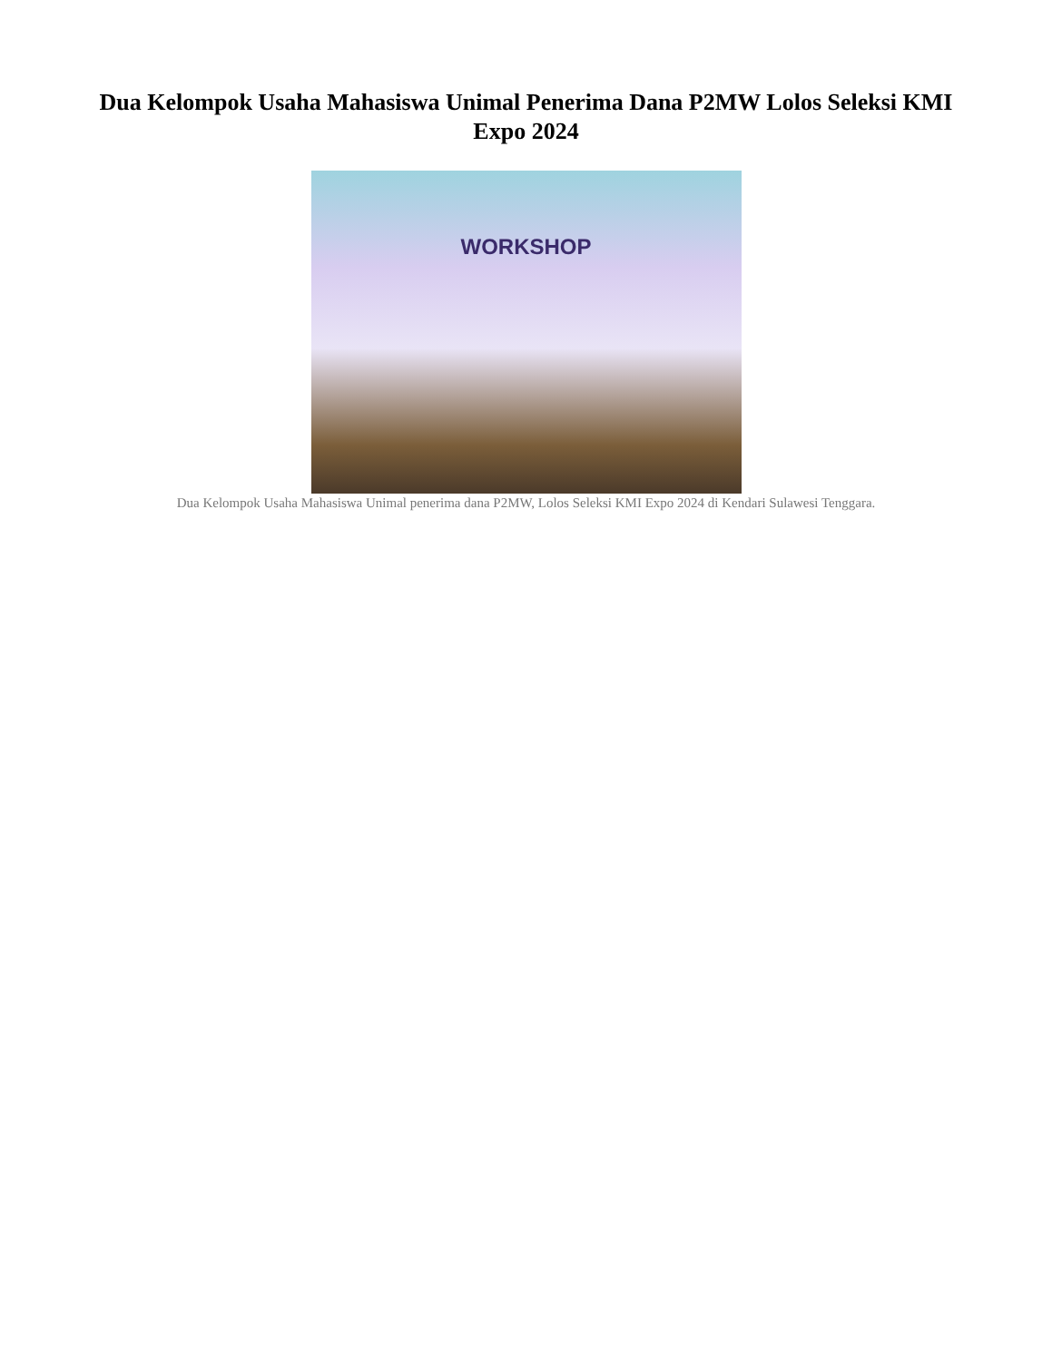Dua Kelompok Usaha Mahasiswa Unimal Penerima Dana P2MW Lolos Seleksi KMI Expo 2024
WORKSHOP
Dua Kelompok Usaha Mahasiswa Unimal penerima dana P2MW, Lolos Seleksi KMI Expo 2024 di Kendari Sulawesi Tenggara.